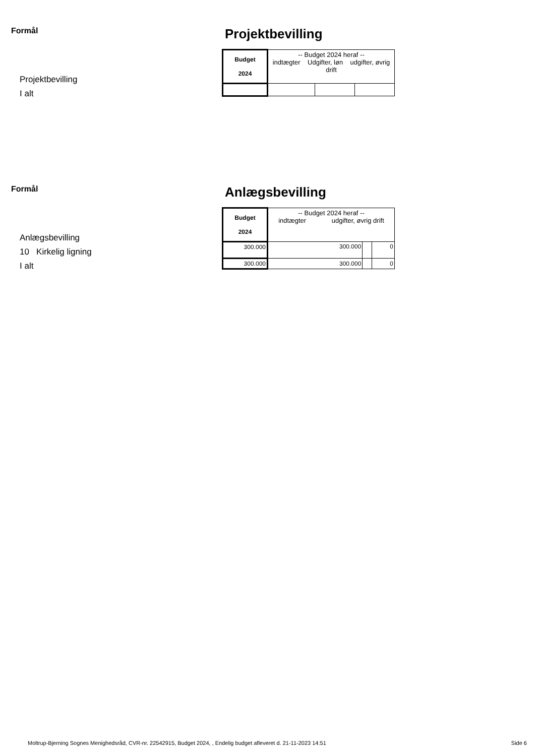Formål
Projektbevilling
I alt
Projektbevilling
| Budget 2024 | -- Budget 2024 heraf -- indtægter Udgifter, løn udgifter, øvrig drift | | |
Formål
Anlægsbevilling
10 Kirkelig ligning
I alt
Anlægsbevilling
| Budget 2024 | -- Budget 2024 heraf -- indtægter udgifter, øvrig drift | | |
| 300.000 | 300.000 | | 0 |
| 300.000 | 300.000 | | 0 |
Moltrup-Bjerning Sognes Menighedsråd, CVR-nr. 22542915, Budget 2024, , Endelig budget afleveret d. 21-11-2023 14:51 Side 6